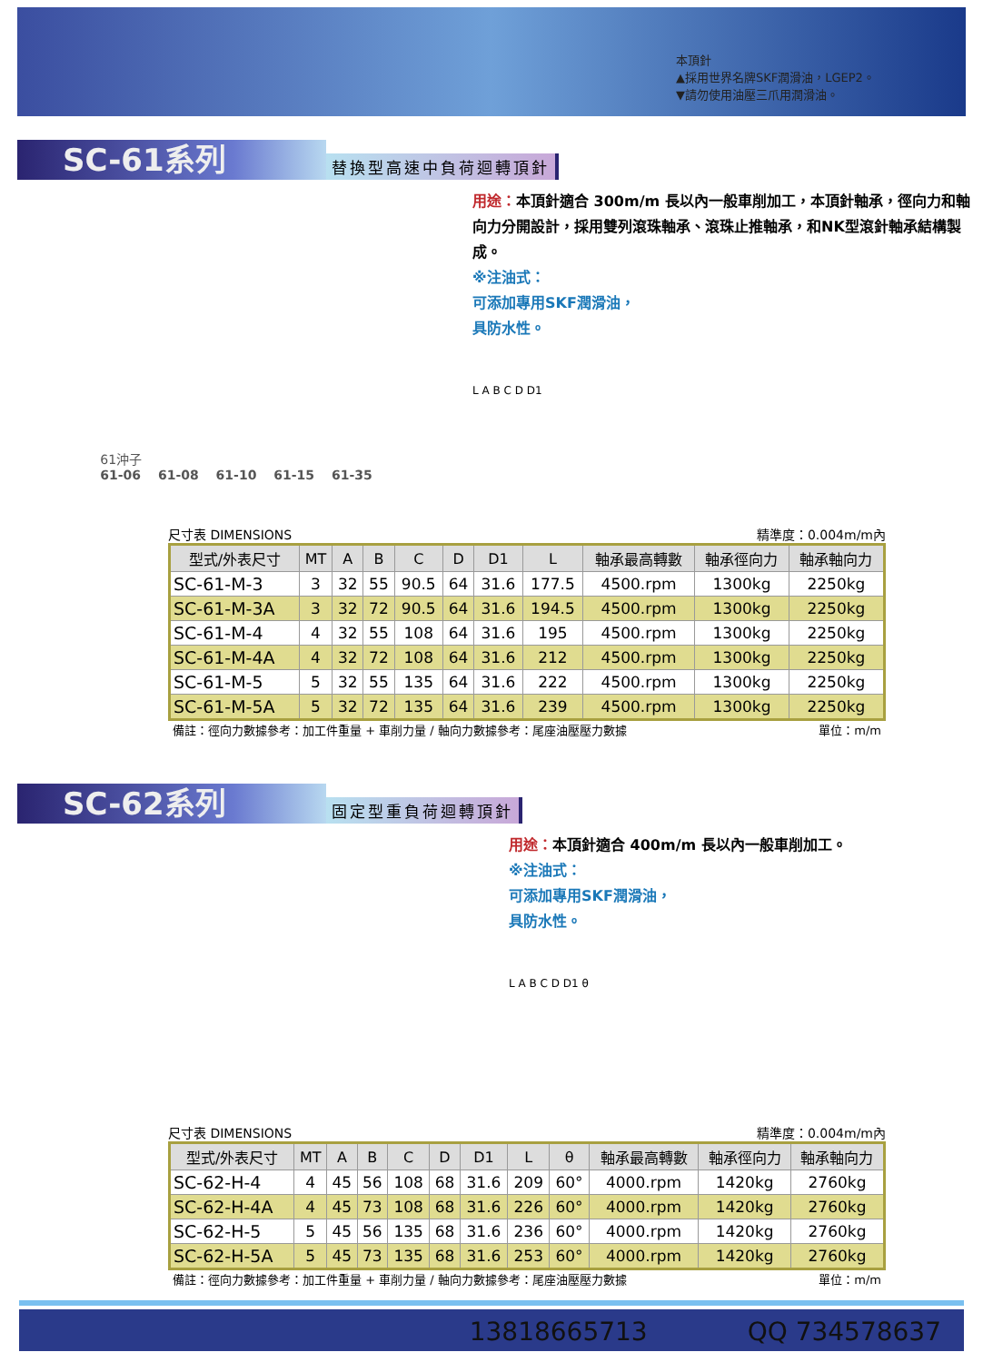本頂針
▲採用世界名牌SKF潤滑油，LGEP2。
▼請勿使用油壓三爪用潤滑油。
SC-61系列
替換型高速中負荷迴轉頂針
61沖子
61-06 61-08 61-10 61-15 61-35
用途：本頂針適合 300m/m 長以內一般車削加工，本頂針軸承，徑向力和軸向力分開設計，採用雙列滾珠軸承、滾珠止推軸承，和NK型滾針軸承結構製成。
※注油式：
可添加專用SKF潤滑油，
具防水性。
L A B C D D1
尺寸表 DIMENSIONS 精準度：0.004m/m內
| 型式/外表尺寸 | MT | A | B | C | D | D1 | L | 軸承最高轉數 | 軸承徑向力 | 軸承軸向力 |
| --- | --- | --- | --- | --- | --- | --- | --- | --- | --- | --- |
| SC-61-M-3 | 3 | 32 | 55 | 90.5 | 64 | 31.6 | 177.5 | 4500.rpm | 1300kg | 2250kg |
| SC-61-M-3A | 3 | 32 | 72 | 90.5 | 64 | 31.6 | 194.5 | 4500.rpm | 1300kg | 2250kg |
| SC-61-M-4 | 4 | 32 | 55 | 108 | 64 | 31.6 | 195 | 4500.rpm | 1300kg | 2250kg |
| SC-61-M-4A | 4 | 32 | 72 | 108 | 64 | 31.6 | 212 | 4500.rpm | 1300kg | 2250kg |
| SC-61-M-5 | 5 | 32 | 55 | 135 | 64 | 31.6 | 222 | 4500.rpm | 1300kg | 2250kg |
| SC-61-M-5A | 5 | 32 | 72 | 135 | 64 | 31.6 | 239 | 4500.rpm | 1300kg | 2250kg |
備註：徑向力數據參考：加工件重量 + 車削力量 / 軸向力數據參考：尾座油壓壓力數據 單位：m/m
SC-62系列
固定型重負荷迴轉頂針
用途：本頂針適合 400m/m 長以內一般車削加工。
※注油式：
可添加專用SKF潤滑油，
具防水性。
L A B C D D1 θ
尺寸表 DIMENSIONS 精準度：0.004m/m內
| 型式/外表尺寸 | MT | A | B | C | D | D1 | L | θ | 軸承最高轉數 | 軸承徑向力 | 軸承軸向力 |
| --- | --- | --- | --- | --- | --- | --- | --- | --- | --- | --- | --- |
| SC-62-H-4 | 4 | 45 | 56 | 108 | 68 | 31.6 | 209 | 60° | 4000.rpm | 1420kg | 2760kg |
| SC-62-H-4A | 4 | 45 | 73 | 108 | 68 | 31.6 | 226 | 60° | 4000.rpm | 1420kg | 2760kg |
| SC-62-H-5 | 5 | 45 | 56 | 135 | 68 | 31.6 | 236 | 60° | 4000.rpm | 1420kg | 2760kg |
| SC-62-H-5A | 5 | 45 | 73 | 135 | 68 | 31.6 | 253 | 60° | 4000.rpm | 1420kg | 2760kg |
備註：徑向力數據參考：加工件重量 + 車削力量 / 軸向力數據參考：尾座油壓壓力數據 單位：m/m
13818665713 QQ 734578637